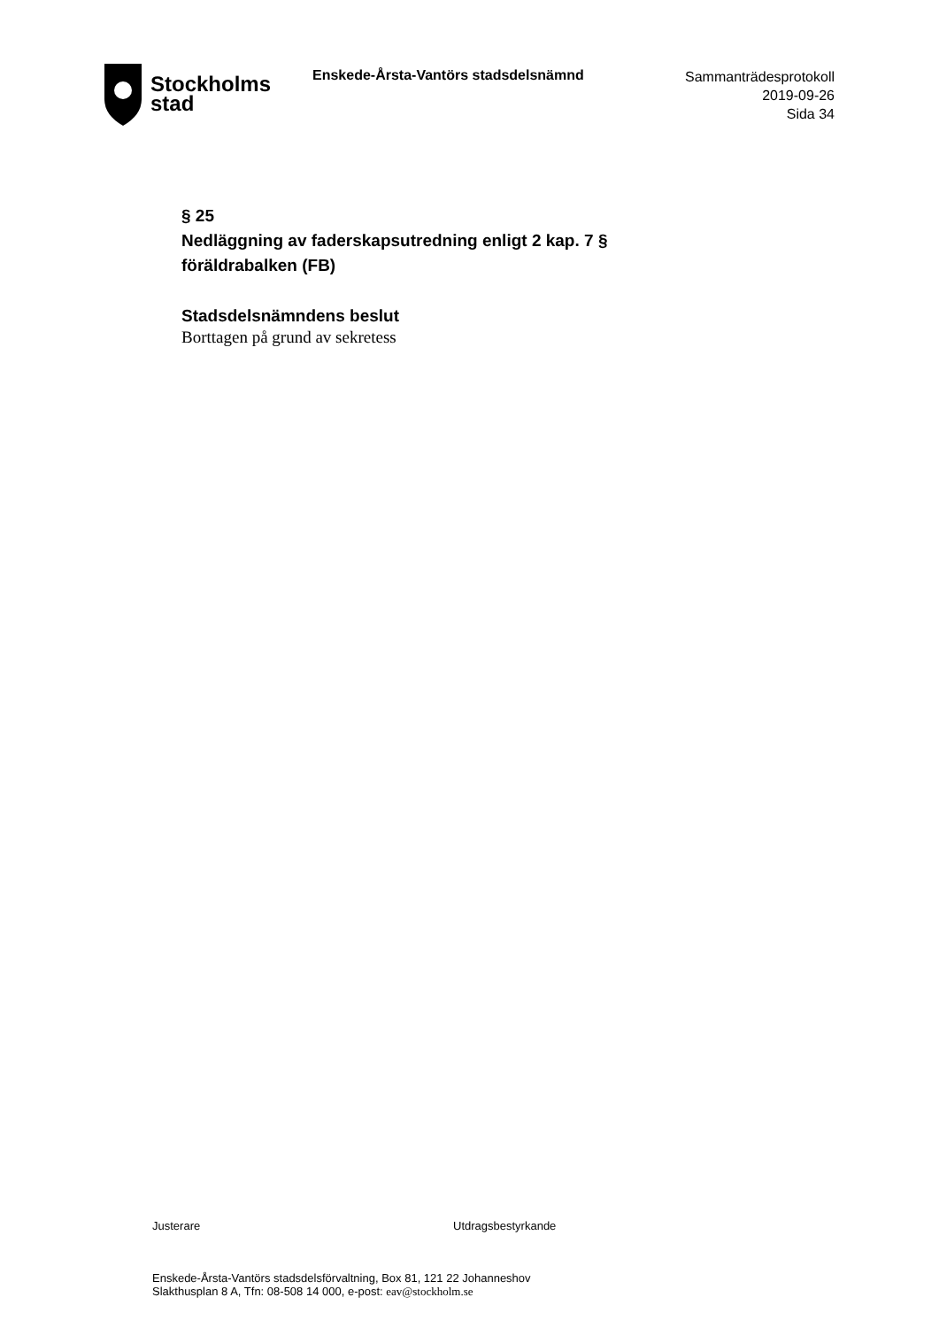Stockholms
stad
Enskede-Årsta-Vantörs stadsdelsnämnd
Sammanträdesprotokoll
2019-09-26
Sida 34
§ 25
Nedläggning av faderskapsutredning enligt 2 kap. 7 § föräldrabalken (FB)
Stadsdelsnämndens beslut
Borttagen på grund av sekretess
Justerare Utdragsbestyrkande
Enskede-Årsta-Vantörs stadsdelsförvaltning, Box 81, 121 22 Johanneshov
Slakthusplan 8 A, Tfn: 08-508 14 000, e-post: eav@stockholm.se